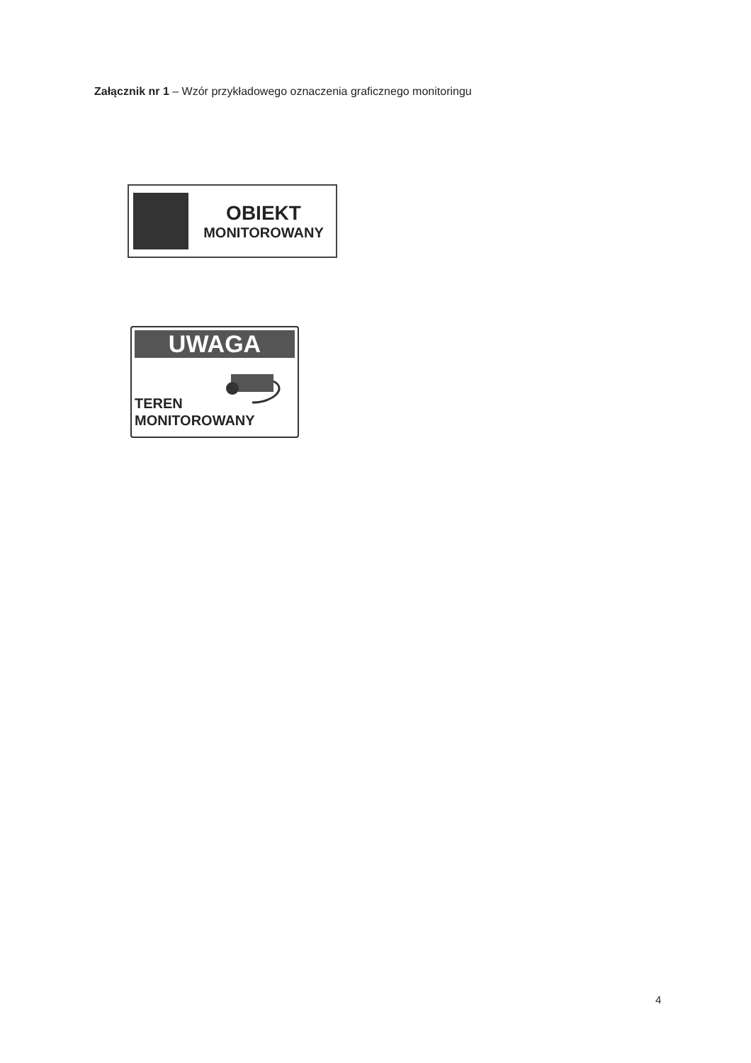Załącznik nr 1 – Wzór przykładowego oznaczenia graficznego monitoringu
OBIEKT
MONITOROWANY
UWAGA
TEREN
MONITOROWANY
4